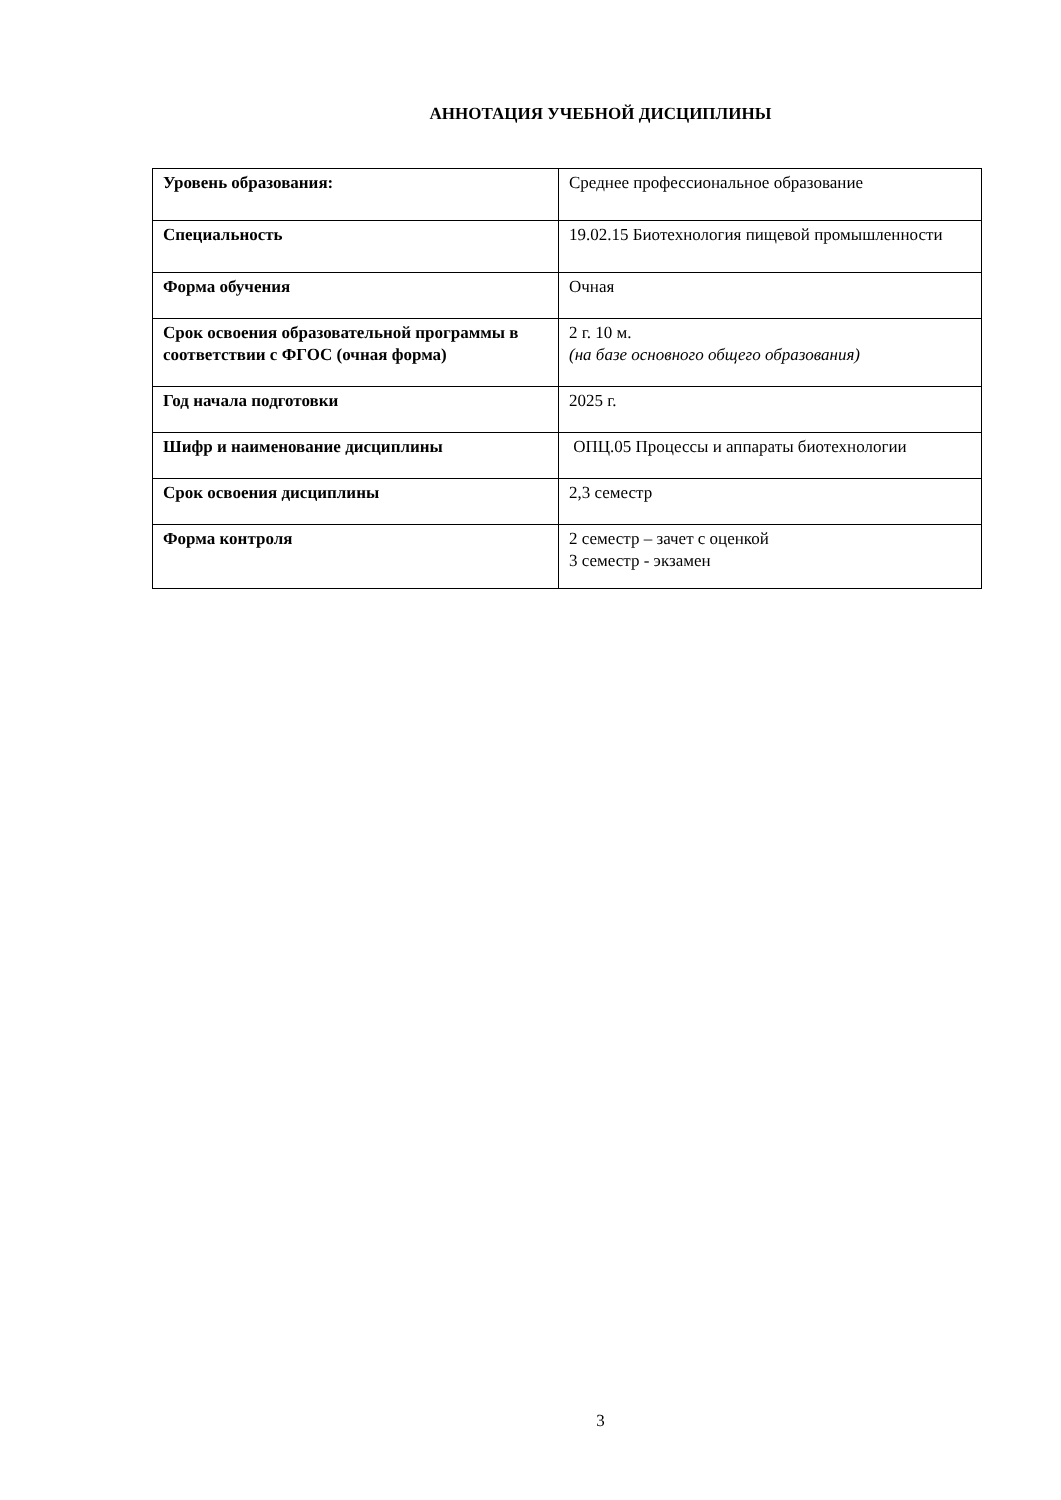АННОТАЦИЯ УЧЕБНОЙ ДИСЦИПЛИНЫ
| Уровень образования: | Среднее профессиональное образование |
| Специальность | 19.02.15 Биотехнология пищевой промышленности |
| Форма обучения | Очная |
| Срок освоения образовательной программы в соответствии с ФГОС (очная форма) | 2 г. 10 м. (на базе основного общего образования) |
| Год начала подготовки | 2025 г. |
| Шифр и наименование дисциплины | ОПЦ.05 Процессы и аппараты биотехнологии |
| Срок освоения дисциплины | 2,3 семестр |
| Форма контроля | 2 семестр – зачет с оценкой 3 семестр - экзамен |
3